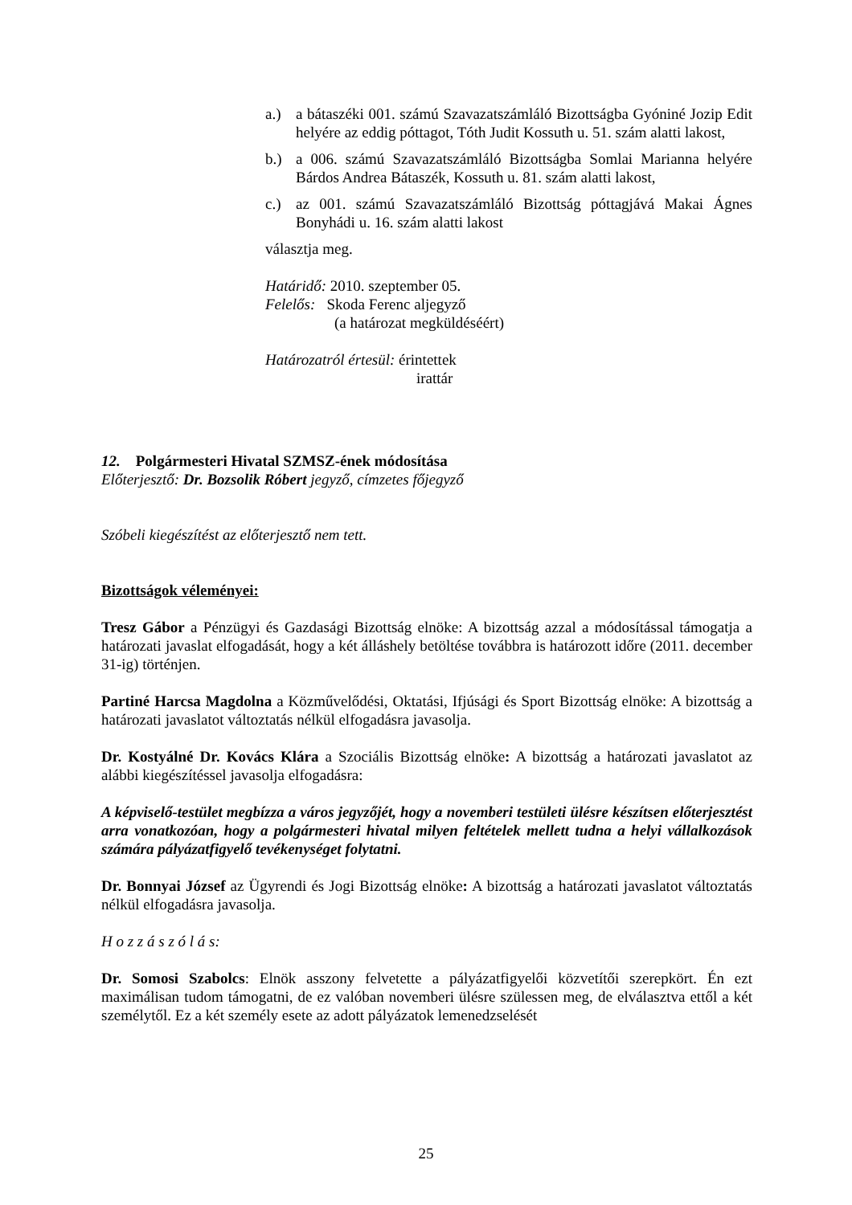a.) a bátaszéki 001. számú Szavazatszámláló Bizottságba Gyóniné Jozip Edit helyére az eddig póttagot, Tóth Judit Kossuth u. 51. szám alatti lakost,
b.) a 006. számú Szavazatszámláló Bizottságba Somlai Marianna helyére Bárdos Andrea Bátaszék, Kossuth u. 81. szám alatti lakost,
c.) az 001. számú Szavazatszámláló Bizottság póttagjává Makai Ágnes Bonyhádi u. 16. szám alatti lakost
választja meg.
Határidő: 2010. szeptember 05.
Felelős: Skoda Ferenc aljegyző
(a határozat megküldéséért)
Határozatról értesül: érintettek
irattár
12. Polgármesteri Hivatal SZMSZ-ének módosítása
Előterjesztő: Dr. Bozsolik Róbert jegyző, címzetes főjegyző
Szóbeli kiegészítést az előterjesztő nem tett.
Bizottságok véleményei:
Tresz Gábor a Pénzügyi és Gazdasági Bizottság elnöke: A bizottság azzal a módosítással támogatja a határozati javaslat elfogadását, hogy a két álláshely betöltése továbbra is határozott időre (2011. december 31-ig) történjen.
Partiné Harcsa Magdolna a Közművelődési, Oktatási, Ifjúsági és Sport Bizottság elnöke: A bizottság a határozati javaslatot változtatás nélkül elfogadásra javasolja.
Dr. Kostyálné Dr. Kovács Klára a Szociális Bizottság elnöke: A bizottság a határozati javaslatot az alábbi kiegészítéssel javasolja elfogadásra:
A képviselő-testület megbízza a város jegyzőjét, hogy a novemberi testületi ülésre készítsen előterjesztést arra vonatkozóan, hogy a polgármesteri hivatal milyen feltételek mellett tudna a helyi vállalkozások számára pályázatfigyelő tevékenységet folytatni.
Dr. Bonnyai József az Ügyrendi és Jogi Bizottság elnöke: A bizottság a határozati javaslatot változtatás nélkül elfogadásra javasolja.
H o z z á s z ó l á s:
Dr. Somosi Szabolcs: Elnök asszony felvetette a pályázatfigyelői közvetítői szerepkört. Én ezt maximálisan tudom támogatni, de ez valóban novemberi ülésre szülessen meg, de elválasztva ettől a két személytől. Ez a két személy esete az adott pályázatok lemenedzselését
25